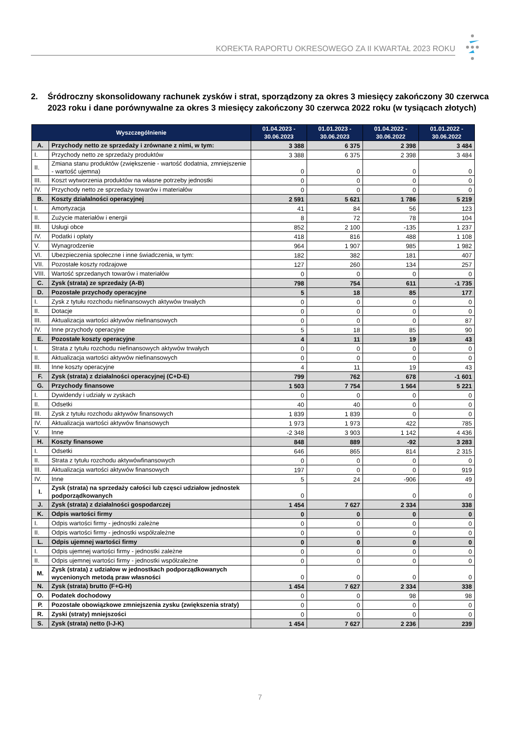KOREKTA RAPORTU OKRESOWEGO ZA II KWARTAŁ 2023 ROKU
2. Śródroczny skonsolidowany rachunek zysków i strat, sporządzony za okres 3 miesięcy zakończony 30 czerwca 2023 roku i dane porównywalne za okres 3 miesięcy zakończony 30 czerwca 2022 roku (w tysiącach złotych)
| Wyszczególnienie | | 01.04.2023 - 30.06.2023 | 01.01.2023 - 30.06.2023 | 01.04.2022 - 30.06.2022 | 01.01.2022 - 30.06.2022 |
| --- | --- | --- | --- | --- | --- |
| A. | Przychody netto ze sprzedaży i zrównane z nimi, w tym: | 3 388 | 6 375 | 2 398 | 3 484 |
| I. | Przychody netto ze sprzedaży produktów | 3 388 | 6 375 | 2 398 | 3 484 |
| II. | Zmiana stanu produktów (zwiększenie - wartość dodatnia, zmniejszenie - wartość ujemna) | 0 | 0 | 0 | 0 |
| III. | Koszt wytworzenia produktów na własne potrzeby jednostki | 0 | 0 | 0 | 0 |
| IV. | Przychody netto ze sprzedaży towarów i materiałów | 0 | 0 | 0 | 0 |
| B. | Koszty działalności operacyjnej | 2 591 | 5 621 | 1 786 | 5 219 |
| I. | Amortyzacja | 41 | 84 | 56 | 123 |
| II. | Zużycie materiałów i energii | 8 | 72 | 78 | 104 |
| III. | Usługi obce | 852 | 2 100 | -135 | 1 237 |
| IV. | Podatki i opłaty | 418 | 816 | 488 | 1 108 |
| V. | Wynagrodzenie | 964 | 1 907 | 985 | 1 982 |
| VI. | Ubezpieczenia społeczne i inne świadczenia, w tym: | 182 | 382 | 181 | 407 |
| VII. | Pozostałe koszty rodzajowe | 127 | 260 | 134 | 257 |
| VIII. | Wartość sprzedanych towarów i materiałów | 0 | 0 | 0 | 0 |
| C. | Zysk (strata) ze sprzedaży (A-B) | 798 | 754 | 611 | -1 735 |
| D. | Pozostałe przychody operacyjne | 5 | 18 | 85 | 177 |
| I. | Zysk z tytułu rozchodu niefinansowych aktywów trwałych | 0 | 0 | 0 | 0 |
| II. | Dotacje | 0 | 0 | 0 | 0 |
| III. | Aktualizacja wartości aktywów niefinansowych | 0 | 0 | 0 | 87 |
| IV. | Inne przychody operacyjne | 5 | 18 | 85 | 90 |
| E. | Pozostałe koszty operacyjne | 4 | 11 | 19 | 43 |
| I. | Strata z tytułu rozchodu niefinansowych aktywów trwałych | 0 | 0 | 0 | 0 |
| II. | Aktualizacja wartości aktywów niefinansowych | 0 | 0 | 0 | 0 |
| III. | Inne koszty operacyjne | 4 | 11 | 19 | 43 |
| F. | Zysk (strata) z działalności operacyjnej (C+D-E) | 799 | 762 | 678 | -1 601 |
| G. | Przychody finansowe | 1 503 | 7 754 | 1 564 | 5 221 |
| I. | Dywidendy i udziały w zyskach | 0 | 0 | 0 | 0 |
| II. | Odsetki | 40 | 40 | 0 | 0 |
| III. | Zysk z tytułu rozchodu aktywów finansowych | 1 839 | 1 839 | 0 | 0 |
| IV. | Aktualizacja wartości aktywów finansowych | 1 973 | 1 973 | 422 | 785 |
| V. | Inne | -2 348 | 3 903 | 1 142 | 4 436 |
| H. | Koszty finansowe | 848 | 889 | -92 | 3 283 |
| I. | Odsetki | 646 | 865 | 814 | 2 315 |
| II. | Strata z tytułu rozchodu aktywówfinansowych | 0 | 0 | 0 | 0 |
| III. | Aktualizacja wartości aktywów finansowych | 197 | 0 | 0 | 919 |
| IV. | Inne | 5 | 24 | -906 | 49 |
| I. | Zysk (strata) na sprzedaży całości lub częsci udziałow jednostek podporządkowanych | 0 | | 0 | 0 |
| J. | Zysk (strata) z działalności gospodarczej | 1 454 | 7 627 | 2 334 | 338 |
| K. | Odpis wartości firmy | 0 | 0 | 0 | 0 |
| I. | Odpis wartości firmy - jednostki zależne | 0 | 0 | 0 | 0 |
| II. | Odpis wartości firmy - jednostki współzależne | 0 | 0 | 0 | 0 |
| L. | Odpis ujemnej wartości firmy | 0 | 0 | 0 | 0 |
| I. | Odpis ujemnej wartości firmy - jednostki zależne | 0 | 0 | 0 | 0 |
| II. | Odpis ujemnej wartości firmy - jednostki współzależne | 0 | 0 | 0 | 0 |
| M. | Zysk (strata) z udziałow w jednostkach podporządkowanych wycenionych metodą praw własności | 0 | 0 | 0 | 0 |
| N. | Zysk (strata) brutto (F+G-H) | 1 454 | 7 627 | 2 334 | 338 |
| O. | Podatek dochodowy | 0 | 0 | 98 | 98 |
| P. | Pozostałe obowiązkowe zmniejszenia zysku (zwiększenia straty) | 0 | 0 | 0 | 0 |
| R. | Zyski (straty) mniejszości | 0 | 0 | 0 | 0 |
| S. | Zysk (strata) netto (I-J-K) | 1 454 | 7 627 | 2 236 | 239 |
7